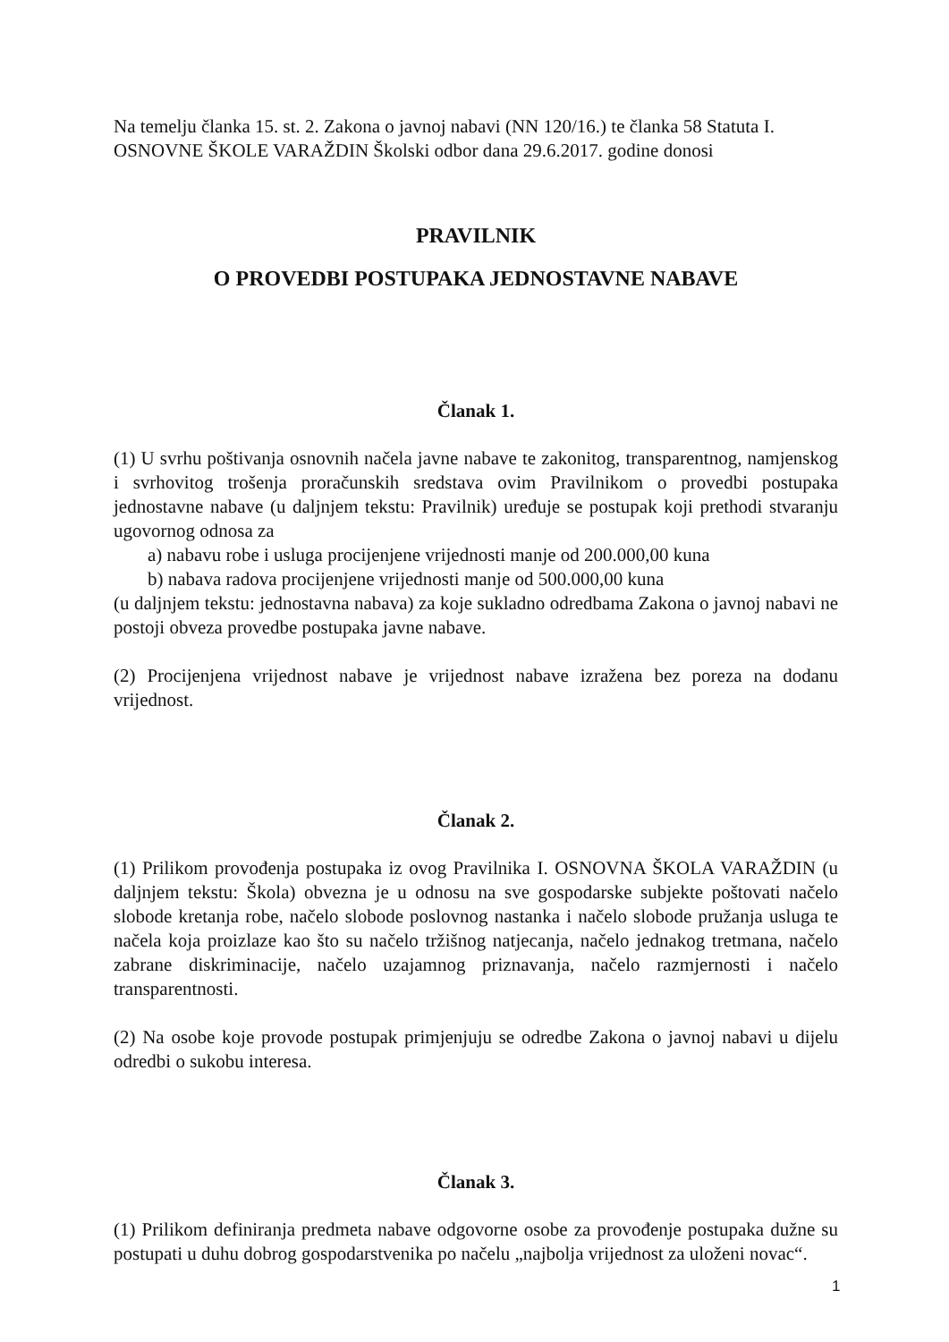Na temelju članka 15. st. 2. Zakona o javnoj nabavi (NN 120/16.) te članka 58 Statuta I. OSNOVNE ŠKOLE VARAŽDIN Školski odbor dana 29.6.2017. godine donosi
PRAVILNIK
O PROVEDBI POSTUPAKA JEDNOSTAVNE NABAVE
Članak 1.
(1) U svrhu poštivanja osnovnih načela javne nabave te zakonitog, transparentnog, namjenskog i svrhovitog trošenja proračunskih sredstava ovim Pravilnikom o provedbi postupaka jednostavne nabave (u daljnjem tekstu: Pravilnik) uređuje se postupak koji prethodi stvaranju ugovornog odnosa za
a) nabavu robe i usluga procijenjene vrijednosti manje od 200.000,00 kuna
b) nabava radova procijenjene vrijednosti manje od 500.000,00 kuna
(u daljnjem tekstu: jednostavna nabava) za koje sukladno odredbama Zakona o javnoj nabavi ne postoji obveza provedbe postupaka javne nabave.
(2) Procijenjena vrijednost nabave je vrijednost nabave izražena bez poreza na dodanu vrijednost.
Članak 2.
(1) Prilikom provođenja postupaka iz ovog Pravilnika I. OSNOVNA ŠKOLA VARAŽDIN (u daljnjem tekstu: Škola) obvezna je u odnosu na sve gospodarske subjekte poštovati načelo slobode kretanja robe, načelo slobode poslovnog nastanka i načelo slobode pružanja usluga te načela koja proizlaze kao što su načelo tržišnog natjecanja, načelo jednakog tretmana, načelo zabrane diskriminacije, načelo uzajamnog priznavanja, načelo razmjernosti i načelo transparentnosti.
(2) Na osobe koje provode postupak primjenjuju se odredbe Zakona o javnoj nabavi u dijelu odredbi o sukobu interesa.
Članak 3.
(1) Prilikom definiranja predmeta nabave odgovorne osobe za provođenje postupaka dužne su postupati u duhu dobrog gospodarstvenika po načelu „najbolja vrijednost za uloženi novac“.
1